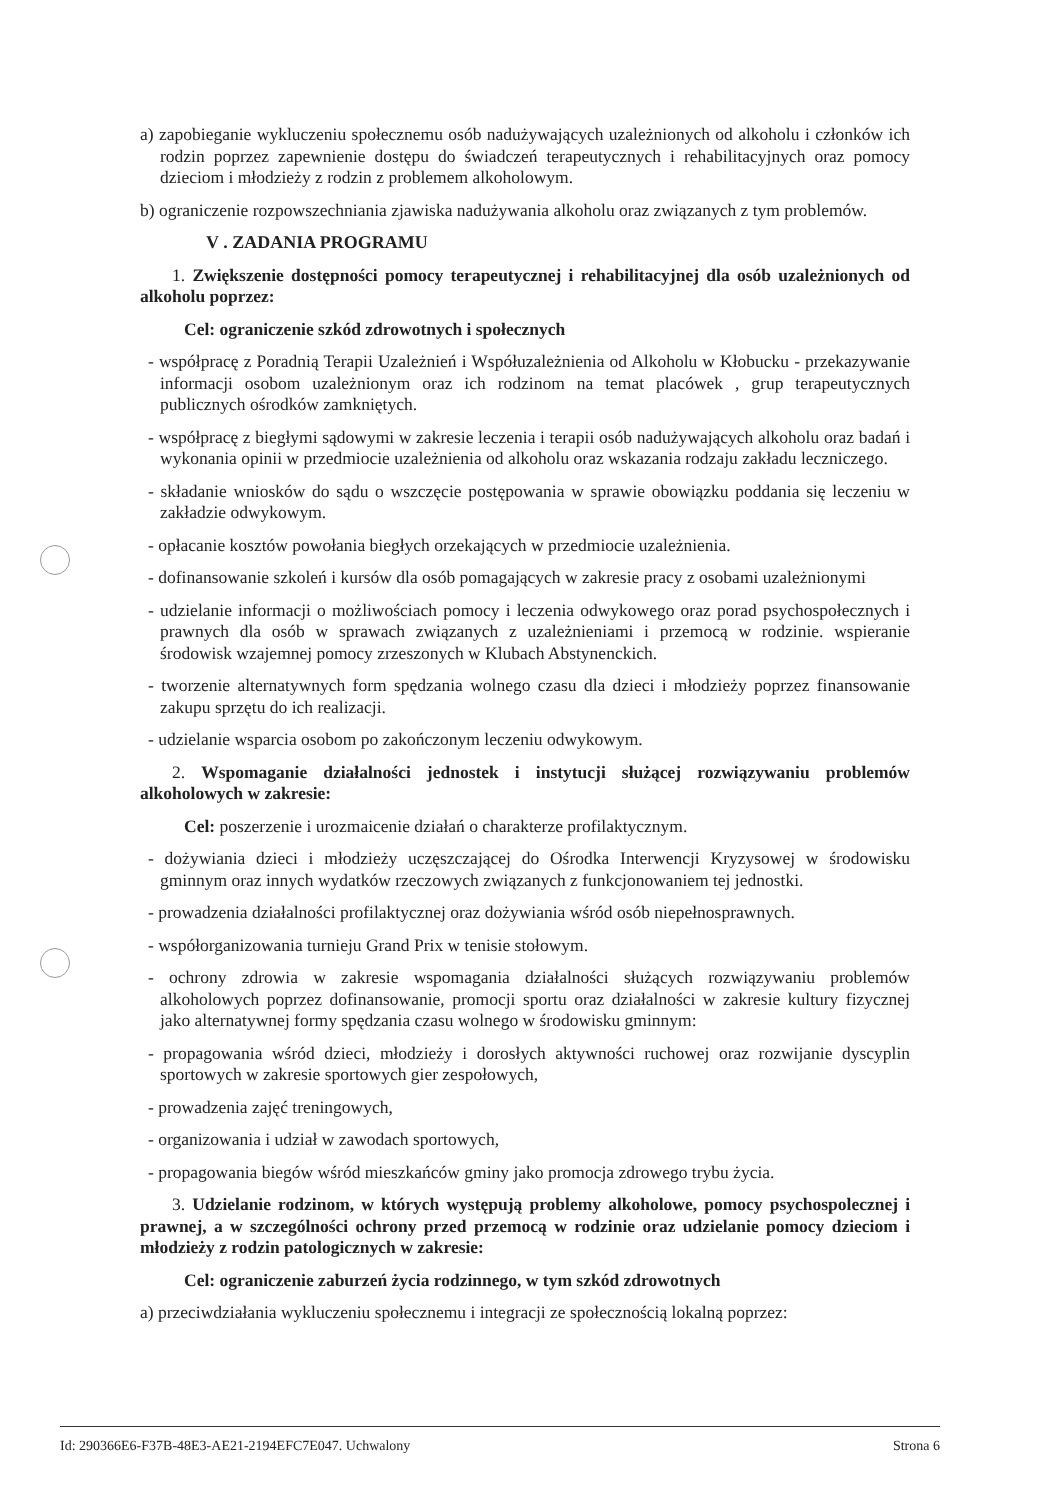a) zapobieganie wykluczeniu społecznemu osób nadużywających uzależnionych od alkoholu i członków ich rodzin poprzez zapewnienie dostępu do świadczeń terapeutycznych i rehabilitacyjnych oraz pomocy dzieciom i młodzieży z rodzin z problemem alkoholowym.
b) ograniczenie rozpowszechniania zjawiska nadużywania alkoholu oraz związanych z tym problemów.
V . ZADANIA PROGRAMU
1. Zwiększenie dostępności pomocy terapeutycznej i rehabilitacyjnej dla osób uzależnionych od alkoholu poprzez:
Cel: ograniczenie szkód zdrowotnych i społecznych
- współpracę z Poradnią Terapii Uzależnień i Współuzależnienia od Alkoholu w Kłobucku - przekazywanie informacji osobom uzależnionym oraz ich rodzinom na temat placówek , grup terapeutycznych publicznych ośrodków zamkniętych.
- współpracę z biegłymi sądowymi w zakresie leczenia i terapii osób nadużywających alkoholu oraz badań i wykonania opinii w przedmiocie uzależnienia od alkoholu oraz wskazania rodzaju zakładu leczniczego.
- składanie wniosków do sądu o wszczęcie postępowania w sprawie obowiązku poddania się leczeniu w zakładzie odwykowym.
- opłacanie kosztów powołania biegłych orzekających w przedmiocie uzależnienia.
- dofinansowanie szkoleń i kursów dla osób pomagających w zakresie pracy z osobami uzależnionymi
- udzielanie informacji o możliwościach pomocy i leczenia odwykowego oraz porad psychospołecznych i prawnych dla osób w sprawach związanych z uzależnieniami i przemocą w rodzinie. wspieranie środowisk wzajemnej pomocy zrzeszonych w Klubach Abstynenckich.
- tworzenie alternatywnych form spędzania wolnego czasu dla dzieci i młodzieży poprzez finansowanie zakupu sprzętu do ich realizacji.
- udzielanie wsparcia osobom po zakończonym leczeniu odwykowym.
2. Wspomaganie działalności jednostek i instytucji służącej rozwiązywaniu problemów alkoholowych w zakresie:
Cel: poszerzenie i urozmaicenie działań o charakterze profilaktycznym.
- dożywiania dzieci i młodzieży uczęszczającej do Ośrodka Interwencji Kryzysowej w środowisku gminnym oraz innych wydatków rzeczowych związanych z funkcjonowaniem tej jednostki.
- prowadzenia działalności profilaktycznej oraz dożywiania wśród osób niepełnosprawnych.
- współorganizowania turnieju Grand Prix w tenisie stołowym.
- ochrony zdrowia w zakresie wspomagania działalności służących rozwiązywaniu problemów alkoholowych poprzez dofinansowanie, promocji sportu oraz działalności w zakresie kultury fizycznej jako alternatywnej formy spędzania czasu wolnego w środowisku gminnym:
- propagowania wśród dzieci, młodzieży i dorosłych aktywności ruchowej oraz rozwijanie dyscyplin sportowych w zakresie sportowych gier zespołowych,
- prowadzenia zajęć treningowych,
- organizowania i udział w zawodach sportowych,
- propagowania biegów wśród mieszkańców gminy jako promocja zdrowego trybu życia.
3. Udzielanie rodzinom, w których występują problemy alkoholowe, pomocy psychospolecznej i prawnej, a w szczególności ochrony przed przemocą w rodzinie oraz udzielanie pomocy dzieciom i młodzieży z rodzin patologicznych w zakresie:
Cel: ograniczenie zaburzeń życia rodzinnego, w tym szkód zdrowotnych
a) przeciwdziałania wykluczeniu społecznemu i integracji ze społecznością lokalną poprzez:
Id: 290366E6-F37B-48E3-AE21-2194EFC7E047. Uchwalony Strona 6